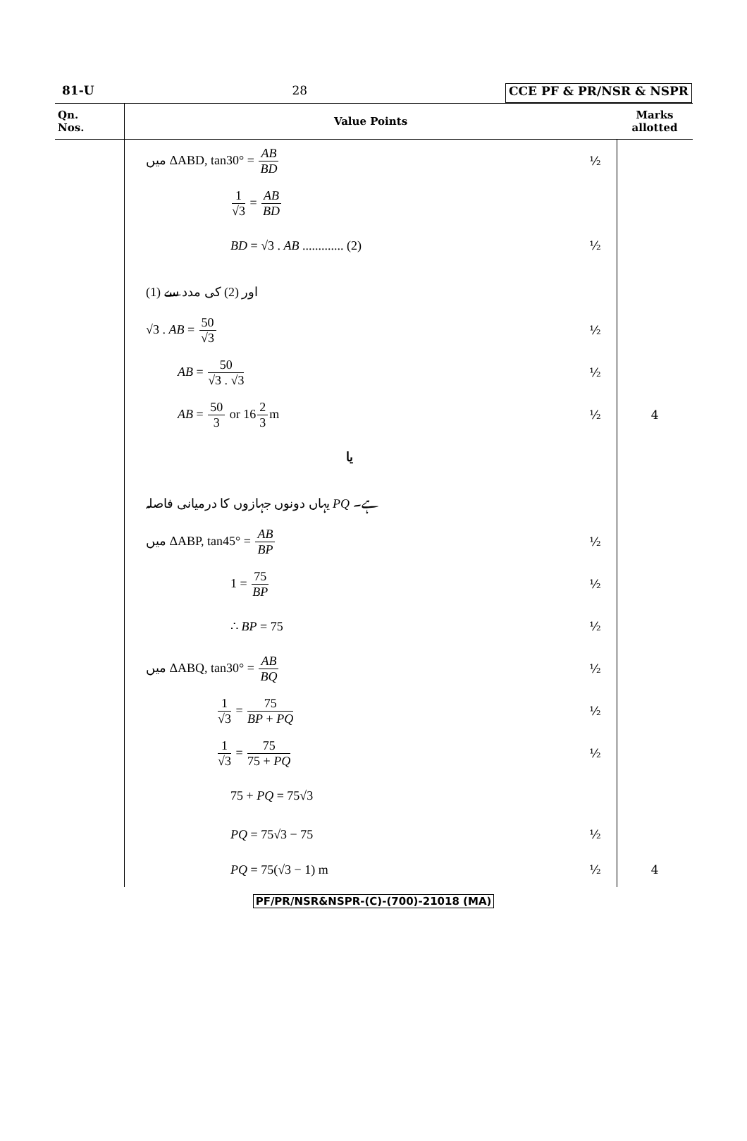81-U 28 CCE PF & PR/NSR & NSPR
| Qn. Nos. | Value Points | | Marks allotted |
| --- | --- | --- | --- |
| | میں ΔABD, tan30° = AB BD | ½ | |
| | 1 √3 = AB BD | | |
| | BD = √3 . AB ............. (2) | ½ | |
| | (1) اور (2) کی مدد سے | | |
| | √3 . AB = 50 √3 | ½ | |
| | AB = 50 √3 . √3 | ½ | |
| | AB = 50 3 or 16 2 3 m | ½ | 4 |
| | یا | | |
| | یہاں دونوں جہازوں کا درمیانی فاصلہ PQ ہے۔ | | |
| | میں ΔABP, tan45° = AB BP | ½ | |
| | 1 = 75 BP | ½ | |
| | ∴ BP = 75 | ½ | |
| | میں ΔABQ, tan30° = AB BQ | ½ | |
| | 1 √3 = 75 BP + PQ | ½ | |
| | 1 √3 = 75 75 + PQ | ½ | |
| | 75 + PQ = 75√3 | | |
| | PQ = 75√3 − 75 | ½ | |
| | PQ = 75(√3 − 1) m | ½ | 4 |
PF/PR/NSR&NSPR-(C)-(700)-21018 (MA)